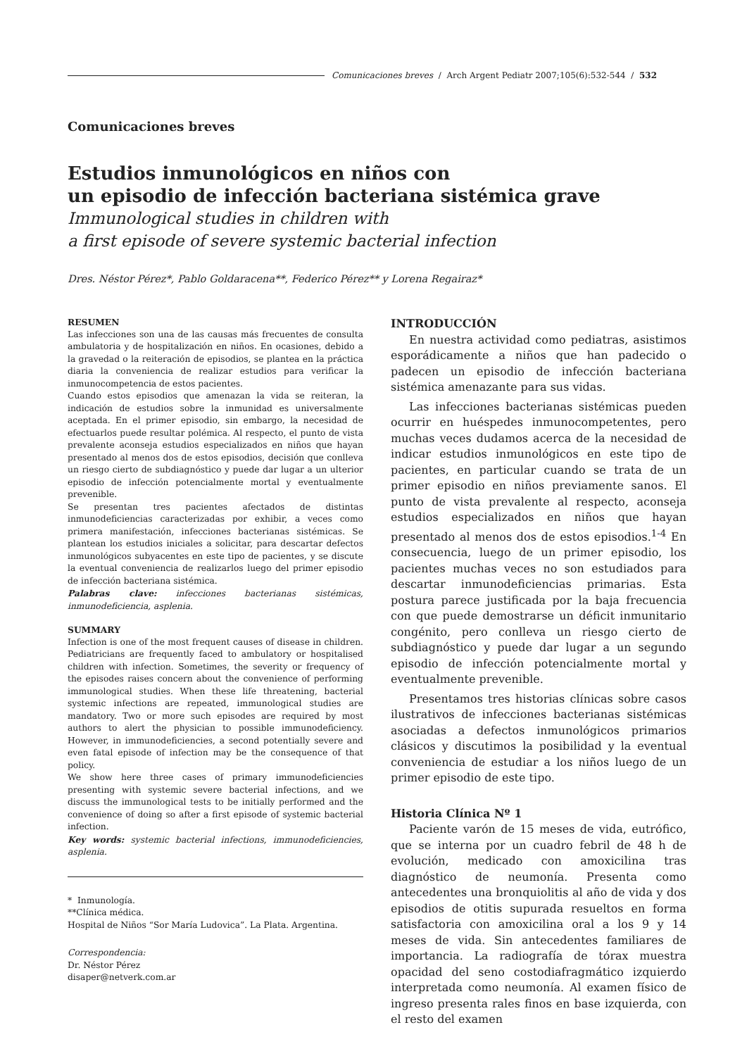Comunicaciones breves / Arch Argent Pediatr 2007;105(6):532-544 / 532
Comunicaciones breves
Estudios inmunológicos en niños con
un episodio de infección bacteriana sistémica grave
Immunological studies in children with
a first episode of severe systemic bacterial infection
Dres. Néstor Pérez*, Pablo Goldaracena**, Federico Pérez** y Lorena Regairaz*
RESUMEN
Las infecciones son una de las causas más frecuentes de consulta ambulatoria y de hospitalización en niños. En ocasiones, debido a la gravedad o la reiteración de episodios, se plantea en la práctica diaria la conveniencia de realizar estudios para verificar la inmunocompetencia de estos pacientes.
Cuando estos episodios que amenazan la vida se reiteran, la indicación de estudios sobre la inmunidad es universalmente aceptada. En el primer episodio, sin embargo, la necesidad de efectuarlos puede resultar polémica. Al respecto, el punto de vista prevalente aconseja estudios especializados en niños que hayan presentado al menos dos de estos episodios, decisión que conlleva un riesgo cierto de subdiagnóstico y puede dar lugar a un ulterior episodio de infección potencialmente mortal y eventualmente prevenible.
Se presentan tres pacientes afectados de distintas inmunodeficiencias caracterizadas por exhibir, a veces como primera manifestación, infecciones bacterianas sistémicas. Se plantean los estudios iniciales a solicitar, para descartar defectos inmunológicos subyacentes en este tipo de pacientes, y se discute la eventual conveniencia de realizarlos luego del primer episodio de infección bacteriana sistémica.
Palabras clave: infecciones bacterianas sistémicas, inmunodeficiencia, asplenia.
SUMMARY
Infection is one of the most frequent causes of disease in children. Pediatricians are frequently faced to ambulatory or hospitalised children with infection. Sometimes, the severity or frequency of the episodes raises concern about the convenience of performing immunological studies. When these life threatening, bacterial systemic infections are repeated, immunological studies are mandatory. Two or more such episodes are required by most authors to alert the physician to possible immunodeficiency. However, in immunodeficiencies, a second potentially severe and even fatal episode of infection may be the consequence of that policy.
We show here three cases of primary immunodeficiencies presenting with systemic severe bacterial infections, and we discuss the immunological tests to be initially performed and the convenience of doing so after a first episode of systemic bacterial infection.
Key words: systemic bacterial infections, immunodeficiencies, asplenia.
* Inmunología.
**Clínica médica.
Hospital de Niños “Sor María Ludovica”. La Plata. Argentina.
Correspondencia:
Dr. Néstor Pérez
disaper@netverk.com.ar
INTRODUCCIÓN
En nuestra actividad como pediatras, asistimos esporádicamente a niños que han padecido o padecen un episodio de infección bacteriana sistémica amenazante para sus vidas.
Las infecciones bacterianas sistémicas pueden ocurrir en huéspedes inmunocompetentes, pero muchas veces dudamos acerca de la necesidad de indicar estudios inmunológicos en este tipo de pacientes, en particular cuando se trata de un primer episodio en niños previamente sanos. El punto de vista prevalente al respecto, aconseja estudios especializados en niños que hayan presentado al menos dos de estos episodios.<sup>1-4</sup> En consecuencia, luego de un primer episodio, los pacientes muchas veces no son estudiados para descartar inmunodeficiencias primarias. Esta postura parece justificada por la baja frecuencia con que puede demostrarse un déficit inmunitario congénito, pero conlleva un riesgo cierto de subdiagnóstico y puede dar lugar a un segundo episodio de infección potencialmente mortal y eventualmente prevenible.
Presentamos tres historias clínicas sobre casos ilustrativos de infecciones bacterianas sistémicas asociadas a defectos inmunológicos primarios clásicos y discutimos la posibilidad y la eventual conveniencia de estudiar a los niños luego de un primer episodio de este tipo.
Historia Clínica Nº 1
Paciente varón de 15 meses de vida, eutrófico, que se interna por un cuadro febril de 48 h de evolución, medicado con amoxicilina tras diagnóstico de neumonía. Presenta como antecedentes una bronquiolitis al año de vida y dos episodios de otitis supurada resueltos en forma satisfactoria con amoxicilina oral a los 9 y 14 meses de vida. Sin antecedentes familiares de importancia. La radiografía de tórax muestra opacidad del seno costodiafragmático izquierdo interpretada como neumonía. Al examen físico de ingreso presenta rales finos en base izquierda, con el resto del examen